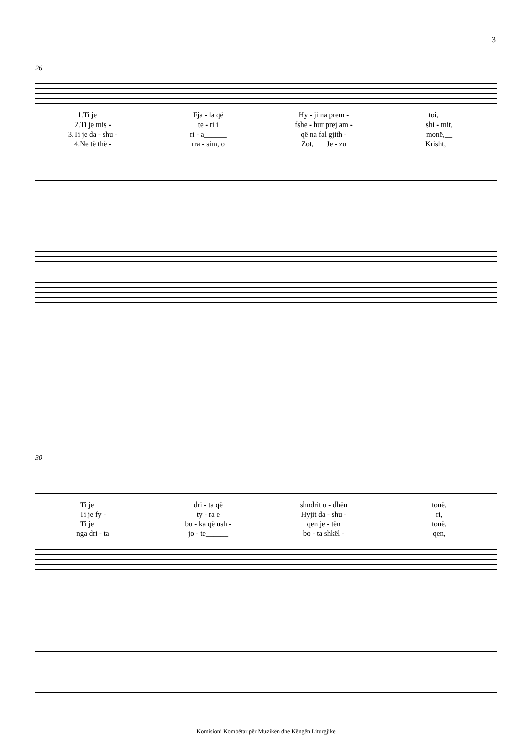3
26
| 1.Ti je___ | Fja - la që | Hy - ji na prem - | toi,___ |
| 2.Ti je mis - | te - ri i | fshe - hur prej am - | shi - mit, |
| 3.Ti je da - shu - | ri - a______ | që na fal gjith - | monë,__ |
| 4.Ne të thë - | rra - sim, o | Zot,___ Je - zu | Krisht,__ |
30
| Ti je___ | dri - ta që | shndrit u - dhën | tonë, |
| Ti je fy - | ty - ra e | Hyjit da - shu - | ri, |
| Ti je___ | bu - ka që ush - | qen je - tën | tonë, |
| nga dri - ta | jo - te______ | bo - ta shkël - | qen, |
Komisioni Kombëtar për Muzikën dhe Këngën Liturgjike